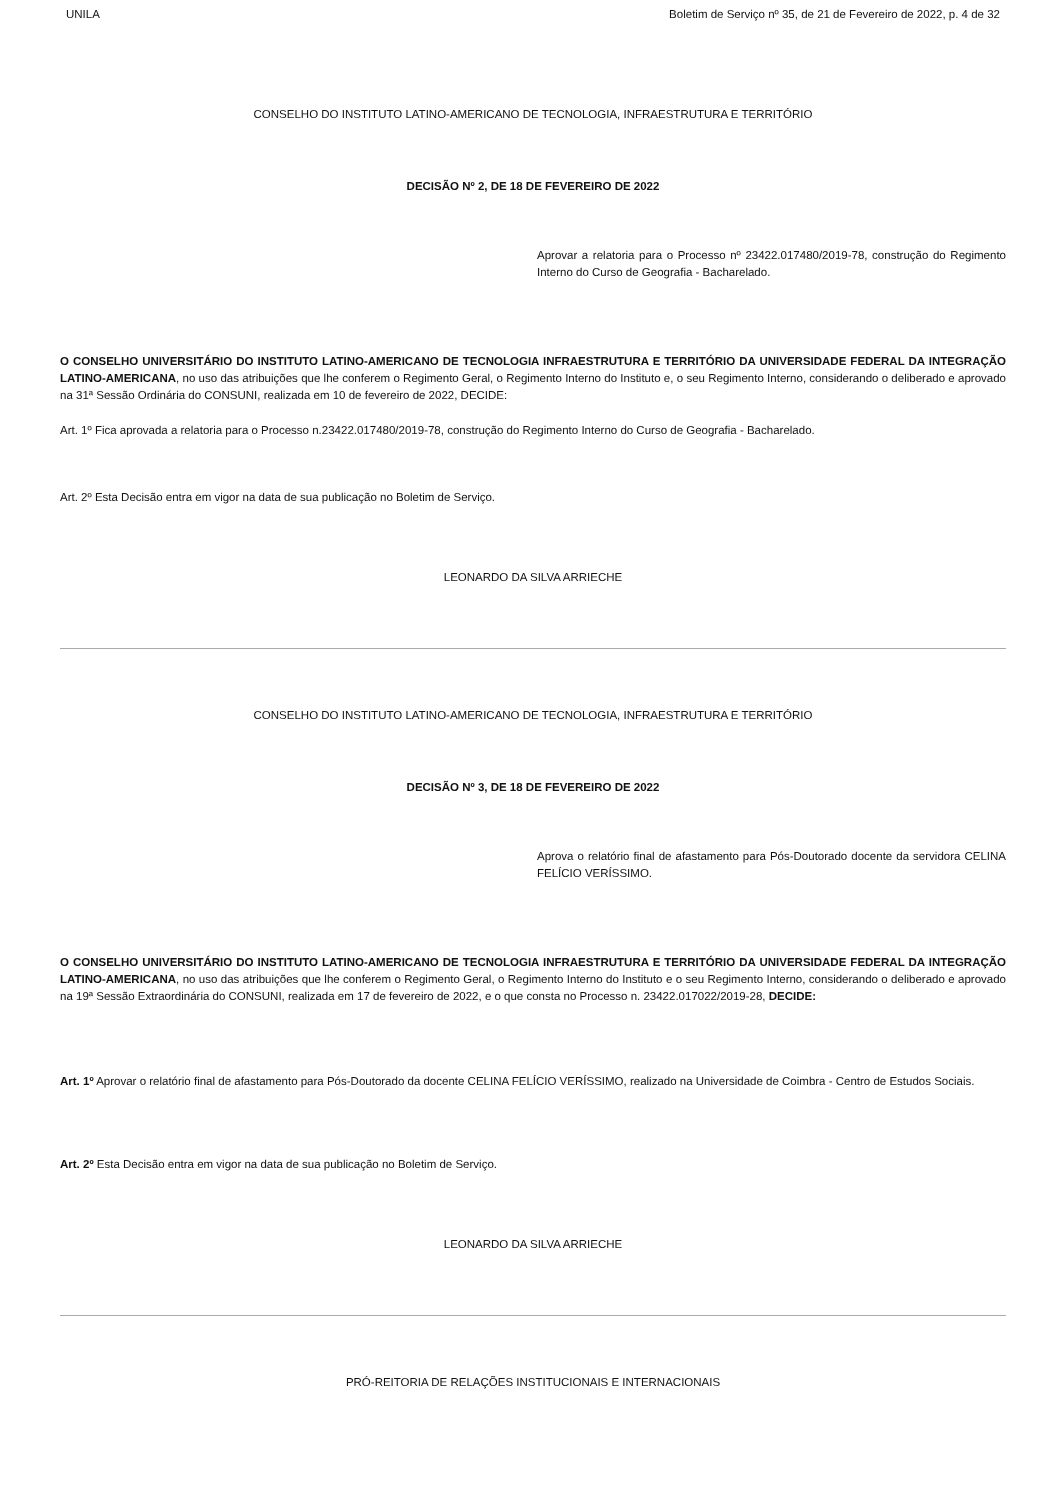UNILA Boletim de Serviço nº 35, de 21 de Fevereiro de 2022, p. 4 de 32
CONSELHO DO INSTITUTO LATINO-AMERICANO DE TECNOLOGIA, INFRAESTRUTURA E TERRITÓRIO
DECISÃO Nº 2, DE 18 DE FEVEREIRO DE 2022
Aprovar a relatoria para o Processo nº 23422.017480/2019-78, construção do Regimento Interno do Curso de Geografia - Bacharelado.
O CONSELHO UNIVERSITÁRIO DO INSTITUTO LATINO-AMERICANO DE TECNOLOGIA INFRAESTRUTURA E TERRITÓRIO DA UNIVERSIDADE FEDERAL DA INTEGRAÇÃO LATINO-AMERICANA, no uso das atribuições que lhe conferem o Regimento Geral, o Regimento Interno do Instituto e, o seu Regimento Interno, considerando o deliberado e aprovado na 31ª Sessão Ordinária do CONSUNI, realizada em 10 de fevereiro de 2022, DECIDE:
Art. 1º Fica aprovada a relatoria para o Processo n.23422.017480/2019-78, construção do Regimento Interno do Curso de Geografia - Bacharelado.
Art. 2º Esta Decisão entra em vigor na data de sua publicação no Boletim de Serviço.
LEONARDO DA SILVA ARRIECHE
CONSELHO DO INSTITUTO LATINO-AMERICANO DE TECNOLOGIA, INFRAESTRUTURA E TERRITÓRIO
DECISÃO Nº 3, DE 18 DE FEVEREIRO DE 2022
Aprova o relatório final de afastamento para Pós-Doutorado docente da servidora CELINA FELÍCIO VERÍSSIMO.
O CONSELHO UNIVERSITÁRIO DO INSTITUTO LATINO-AMERICANO DE TECNOLOGIA INFRAESTRUTURA E TERRITÓRIO DA UNIVERSIDADE FEDERAL DA INTEGRAÇÃO LATINO-AMERICANA, no uso das atribuições que lhe conferem o Regimento Geral, o Regimento Interno do Instituto e o seu Regimento Interno, considerando o deliberado e aprovado na 19ª Sessão Extraordinária do CONSUNI, realizada em 17 de fevereiro de 2022, e o que consta no Processo n. 23422.017022/2019-28, DECIDE:
Art. 1º Aprovar o relatório final de afastamento para Pós-Doutorado da docente CELINA FELÍCIO VERÍSSIMO, realizado na Universidade de Coimbra - Centro de Estudos Sociais.
Art. 2º Esta Decisão entra em vigor na data de sua publicação no Boletim de Serviço.
LEONARDO DA SILVA ARRIECHE
PRÓ-REITORIA DE RELAÇÕES INSTITUCIONAIS E INTERNACIONAIS